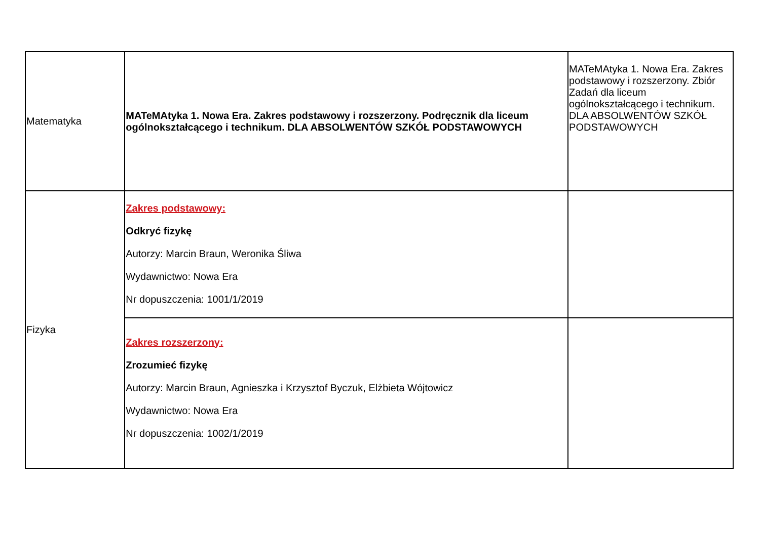| Matematyka | MATeMAtyka 1. Nowa Era. Zakres podstawowy i rozszerzony. Podręcznik dla liceum ogólnokształcącego i technikum. DLA ABSOLWENTÓW SZKÓŁ PODSTAWOWYCH | MATeMAtyka 1. Nowa Era. Zakres podstawowy i rozszerzony. Zbiór Zadań dla liceum ogólnokształcącego i technikum. DLA ABSOLWENTÓW SZKÓŁ PODSTAWOWYCH |
| Fizyka | Zakres podstawowy: Odkryć fizykę Autorzy: Marcin Braun, Weronika Śliwa Wydawnictwo: Nowa Era Nr dopuszczenia: 1001/1/2019 | |
| | Zakres rozszerzony: Zrozumieć fizykę Autorzy: Marcin Braun, Agnieszka i Krzysztof Byczuk, Elżbieta Wójtowicz Wydawnictwo: Nowa Era Nr dopuszczenia: 1002/1/2019 | |